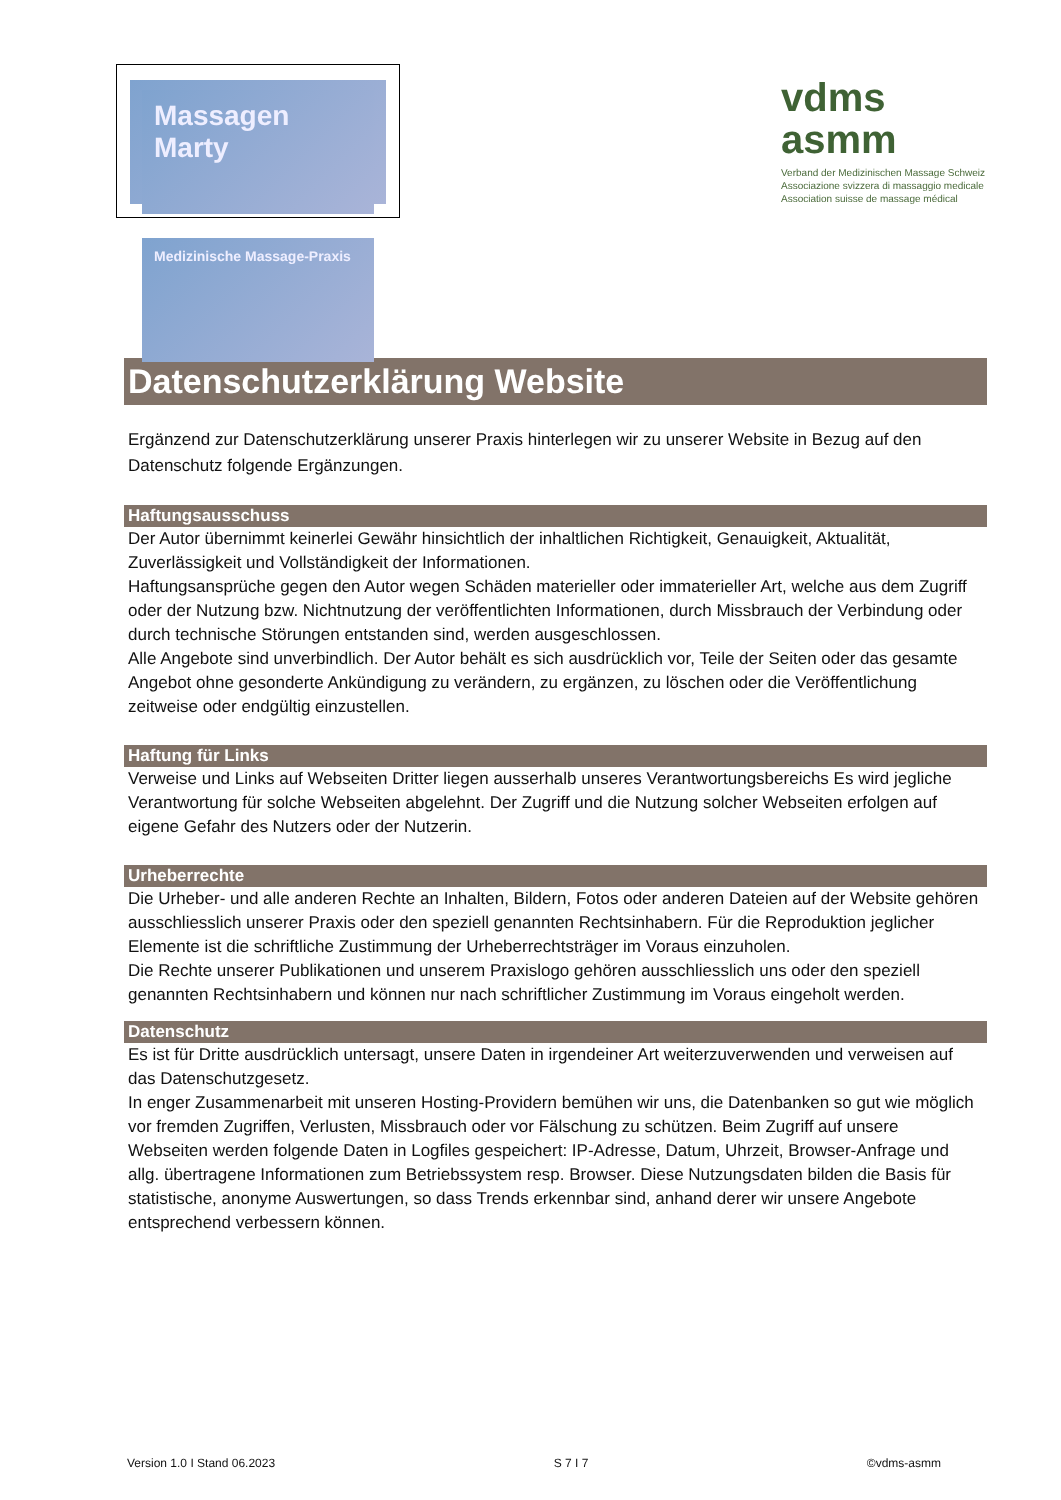Massagen Marty
Medizinische Massage-Praxis
vdms
asmm
Verband der Medizinischen Massage Schweiz
Associazione svizzera di massaggio medicale
Association suisse de massage médical
Datenschutzerklärung Website
Ergänzend zur Datenschutzerklärung unserer Praxis hinterlegen wir zu unserer Website in Bezug auf den Datenschutz folgende Ergänzungen.
Haftungsausschuss
Der Autor übernimmt keinerlei Gewähr hinsichtlich der inhaltlichen Richtigkeit, Genauigkeit, Aktualität, Zuverlässigkeit und Vollständigkeit der Informationen.
Haftungsansprüche gegen den Autor wegen Schäden materieller oder immaterieller Art, welche aus dem Zugriff oder der Nutzung bzw. Nichtnutzung der veröffentlichten Informationen, durch Missbrauch der Verbindung oder durch technische Störungen entstanden sind, werden ausgeschlossen.
Alle Angebote sind unverbindlich. Der Autor behält es sich ausdrücklich vor, Teile der Seiten oder das gesamte Angebot ohne gesonderte Ankündigung zu verändern, zu ergänzen, zu löschen oder die Veröffentlichung zeitweise oder endgültig einzustellen.
Haftung für Links
Verweise und Links auf Webseiten Dritter liegen ausserhalb unseres Verantwortungsbereichs Es wird jegliche Verantwortung für solche Webseiten abgelehnt. Der Zugriff und die Nutzung solcher Webseiten erfolgen auf eigene Gefahr des Nutzers oder der Nutzerin.
Urheberrechte
Die Urheber- und alle anderen Rechte an Inhalten, Bildern, Fotos oder anderen Dateien auf der Website gehören ausschliesslich unserer Praxis oder den speziell genannten Rechtsinhabern. Für die Reproduktion jeglicher Elemente ist die schriftliche Zustimmung der Urheberrechtsträger im Voraus einzuholen.
Die Rechte unserer Publikationen und unserem Praxislogo gehören ausschliesslich uns oder den speziell genannten Rechtsinhabern und können nur nach schriftlicher Zustimmung im Voraus eingeholt werden.
Datenschutz
Es ist für Dritte ausdrücklich untersagt, unsere Daten in irgendeiner Art weiterzuverwenden und verweisen auf das Datenschutzgesetz.
In enger Zusammenarbeit mit unseren Hosting-Providern bemühen wir uns, die Datenbanken so gut wie möglich vor fremden Zugriffen, Verlusten, Missbrauch oder vor Fälschung zu schützen. Beim Zugriff auf unsere Webseiten werden folgende Daten in Logfiles gespeichert: IP-Adresse, Datum, Uhrzeit, Browser-Anfrage und allg. übertragene Informationen zum Betriebssystem resp. Browser. Diese Nutzungsdaten bilden die Basis für statistische, anonyme Auswertungen, so dass Trends erkennbar sind, anhand derer wir unsere Angebote entsprechend verbessern können.
Version 1.0 I Stand 06.2023 S 7 I 7 ©vdms-asmm